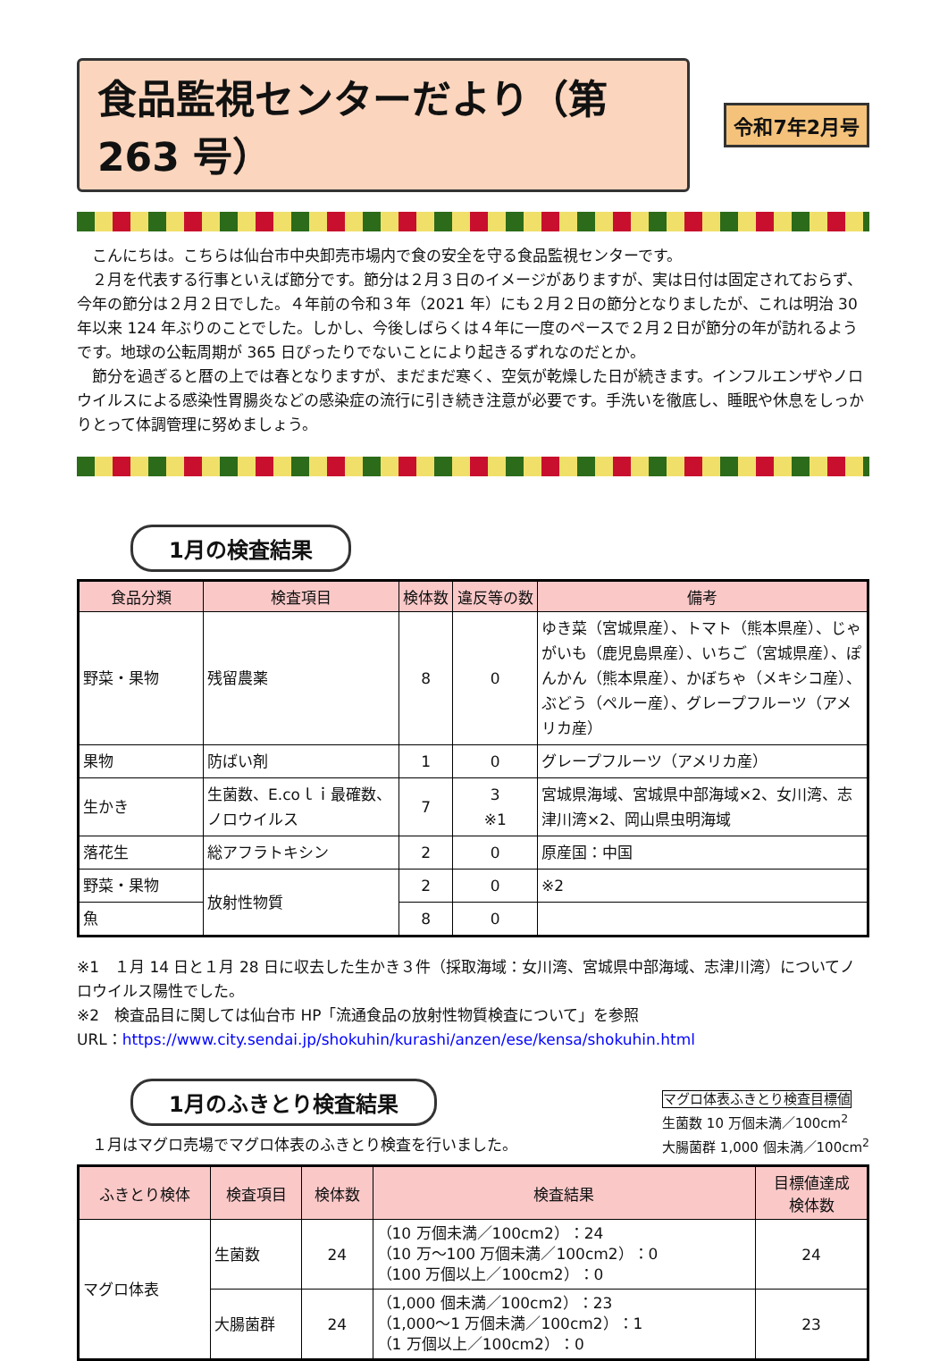食品監視センターだより（第 263 号）
令和7年2月号
こんにちは。こちらは仙台市中央卸売市場内で食の安全を守る食品監視センターです。
２月を代表する行事といえば節分です。節分は２月３日のイメージがありますが、実は日付は固定されておらず、今年の節分は２月２日でした。４年前の令和３年（2021 年）にも２月２日の節分となりましたが、これは明治 30 年以来 124 年ぶりのことでした。しかし、今後しばらくは４年に一度のペースで２月２日が節分の年が訪れるようです。地球の公転周期が 365 日ぴったりでないことにより起きるずれなのだとか。
節分を過ぎると暦の上では春となりますが、まだまだ寒く、空気が乾燥した日が続きます。インフルエンザやノロウイルスによる感染性胃腸炎などの感染症の流行に引き続き注意が必要です。手洗いを徹底し、睡眠や休息をしっかりとって体調管理に努めましょう。
1月の検査結果
| 食品分類 | 検査項目 | 検体数 | 違反等の数 | 備考 |
| --- | --- | --- | --- | --- |
| 野菜・果物 | 残留農薬 | 8 | 0 | ゆき菜（宮城県産）、トマト（熊本県産）、じゃがいも（鹿児島県産）、いちご（宮城県産）、ぽんかん（熊本県産）、かぼちゃ（メキシコ産）、ぶどう（ペルー産）、グレープフルーツ（アメリカ産） |
| 果物 | 防ばい剤 | 1 | 0 | グレープフルーツ（アメリカ産） |
| 生かき | 生菌数、E.coｌｉ最確数、ノロウイルス | 7 | 3 ※1 | 宮城県海域、宮城県中部海域×2、女川湾、志津川湾×2、岡山県虫明海域 |
| 落花生 | 総アフラトキシン | 2 | 0 | 原産国：中国 |
| 野菜・果物 | 放射性物質 | 2 | 0 | ※2 |
| 魚 | | 8 | 0 | |
※1　１月 14 日と１月 28 日に収去した生かき３件（採取海域：女川湾、宮城県中部海域、志津川湾）についてノロウイルス陽性でした。
※2　検査品目に関しては仙台市 HP「流通食品の放射性物質検査について」を参照
URL：https://www.city.sendai.jp/shokuhin/kurashi/anzen/ese/kensa/shokuhin.html
1月のふきとり検査結果
１月はマグロ売場でマグロ体表のふきとり検査を行いました。
マグロ体表ふきとり検査目標値
生菌数 10 万個未満／100cm<sup>2</sup>
大腸菌群 1,000 個未満／100cm<sup>2</sup>
| ふきとり検体 | 検査項目 | 検体数 | 検査結果 | 目標値達成 検体数 |
| --- | --- | --- | --- | --- |
| マグロ体表 | 生菌数 | 24 | （10 万個未満／100cm2）：24 （10 万～100 万個未満／100cm2）：0 （100 万個以上／100cm2）：0 | 24 |
| | 大腸菌群 | 24 | （1,000 個未満／100cm2）：23 （1,000～1 万個未満／100cm2）：1 （1 万個以上／100cm2）：0 | 23 |